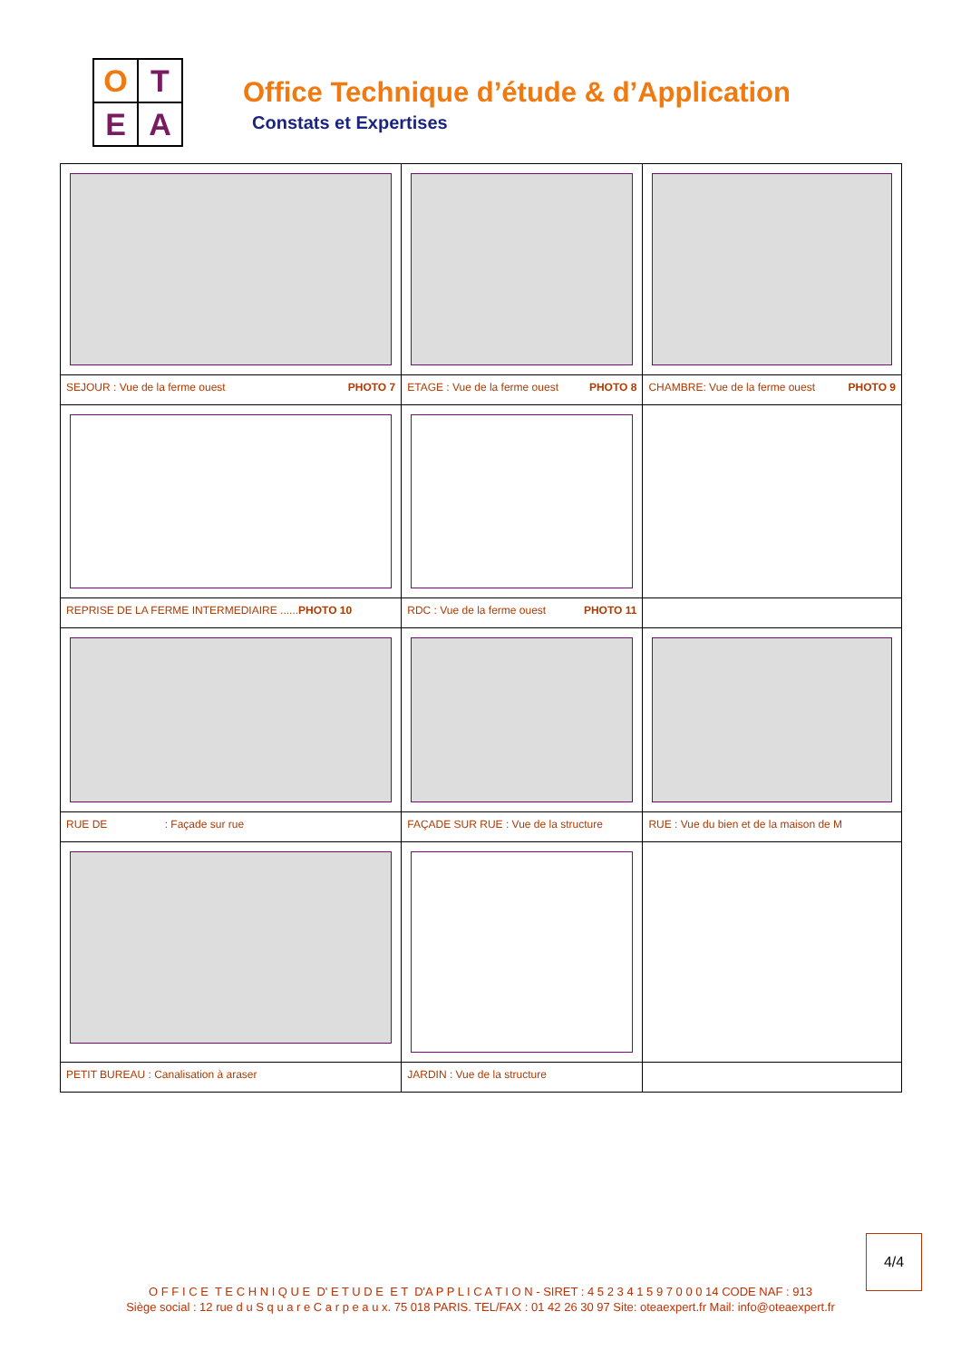O
T
E
A
Office Technique d’étude & d’Application
Constats et Expertises
| SEJOUR : Vue de la ferme ouest PHOTO 7 | ETAGE : Vue de la ferme ouest PHOTO 8 | CHAMBRE: Vue de la ferme ouest PHOTO 9 |
| REPRISE DE LA FERME INTERMEDIAIRE ...... PHOTO 10 | RDC : Vue de la ferme ouest PHOTO 11 | |
| RUE DE : Façade sur rue | FAÇADE SUR RUE : Vue de la structure | RUE : Vue du bien et de la maison de M |
| PETIT BUREAU : Canalisation à araser | JARDIN : Vue de la structure | |
4/4
O F F I C E T E C H N I Q U E D' E T U D E E T D'A P P L I C A T I O N - SIRET : 4 5 2 3 4 1 5 9 7 0 0 0 14 CODE NAF : 913
Siège social : 12 rue d u S q u a r e C a r p e a u x. 75 018 PARIS. TEL/FAX : 01 42 26 30 97 Site: oteaexpert.fr Mail: info@oteaexpert.fr